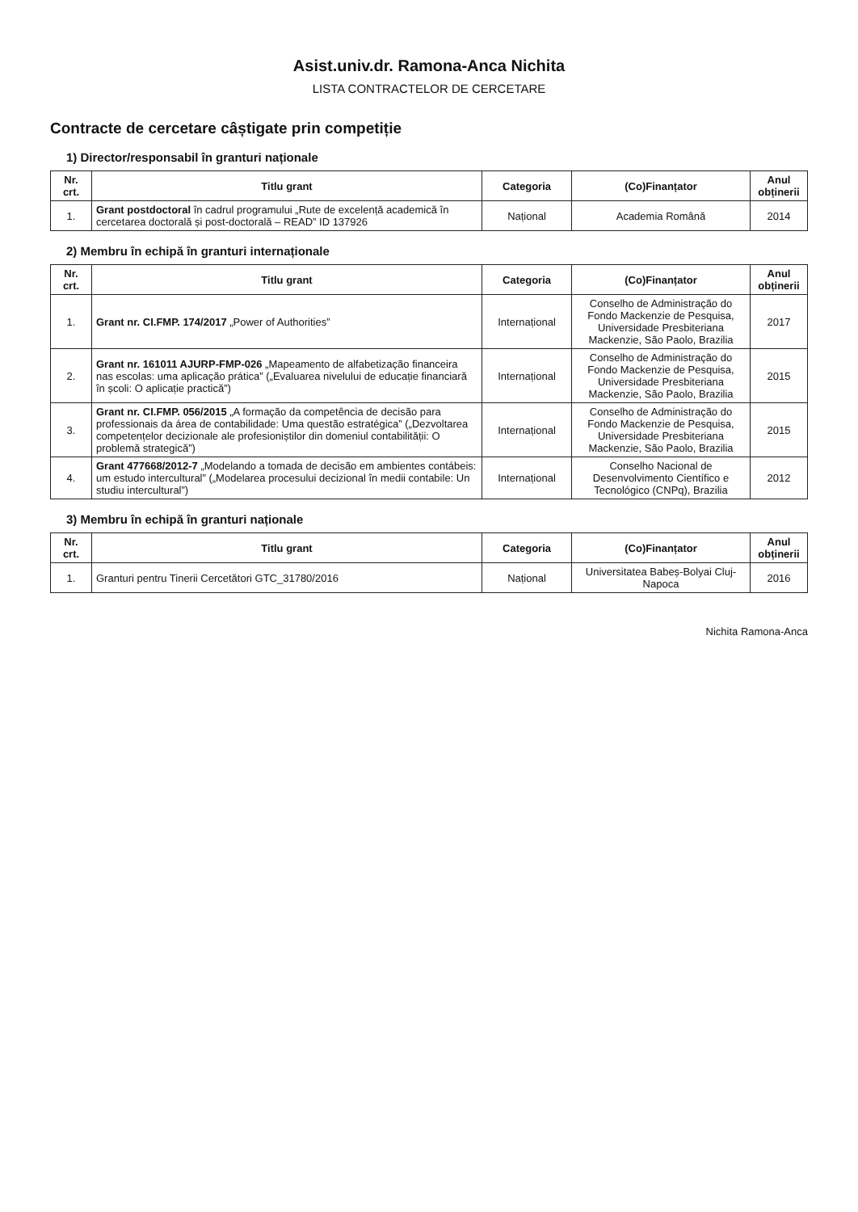Asist.univ.dr. Ramona-Anca Nichita
LISTA CONTRACTELOR DE CERCETARE
Contracte de cercetare câștigate prin competiție
1) Director/responsabil în granturi naționale
| Nr. crt. | Titlu grant | Categoria | (Co)Finanțator | Anul obținerii |
| --- | --- | --- | --- | --- |
| 1. | Grant postdoctoral în cadrul programului „Rute de excelență academică în cercetarea doctorală și post-doctorală – READ” ID 137926 | Național | Academia Română | 2014 |
2) Membru în echipă în granturi internaționale
| Nr. crt. | Titlu grant | Categoria | (Co)Finanțator | Anul obținerii |
| --- | --- | --- | --- | --- |
| 1. | Grant nr. CI.FMP. 174/2017 „Power of Authorities” | Internațional | Conselho de Administração do Fondo Mackenzie de Pesquisa, Universidade Presbiteriana Mackenzie, São Paolo, Brazilia | 2017 |
| 2. | Grant nr. 161011 AJURP-FMP-026 „Mapeamento de alfabetização financeira nas escolas: uma aplicação prática” („Evaluarea nivelului de educație financiară în școli: O aplicație practică”) | Internațional | Conselho de Administração do Fondo Mackenzie de Pesquisa, Universidade Presbiteriana Mackenzie, São Paolo, Brazilia | 2015 |
| 3. | Grant nr. CI.FMP. 056/2015 „A formação da competência de decisão para professionais da área de contabilidade: Uma questão estratégica” („Dezvoltarea competențelor decizionale ale profesioniștilor din domeniul contabilității: O problemă strategică”) | Internațional | Conselho de Administração do Fondo Mackenzie de Pesquisa, Universidade Presbiteriana Mackenzie, São Paolo, Brazilia | 2015 |
| 4. | Grant 477668/2012-7 „Modelando a tomada de decisão em ambientes contábeis: um estudo intercultural” („Modelarea procesului decizional în medii contabile: Un studiu intercultural”) | Internațional | Conselho Nacional de Desenvolvimento Científico e Tecnológico (CNPq), Brazilia | 2012 |
3) Membru în echipă în granturi naționale
| Nr. crt. | Titlu grant | Categoria | (Co)Finanțator | Anul obținerii |
| --- | --- | --- | --- | --- |
| 1. | Granturi pentru Tinerii Cercetători GTC_31780/2016 | Național | Universitatea Babeș-Bolyai Cluj-Napoca | 2016 |
Nichita Ramona-Anca